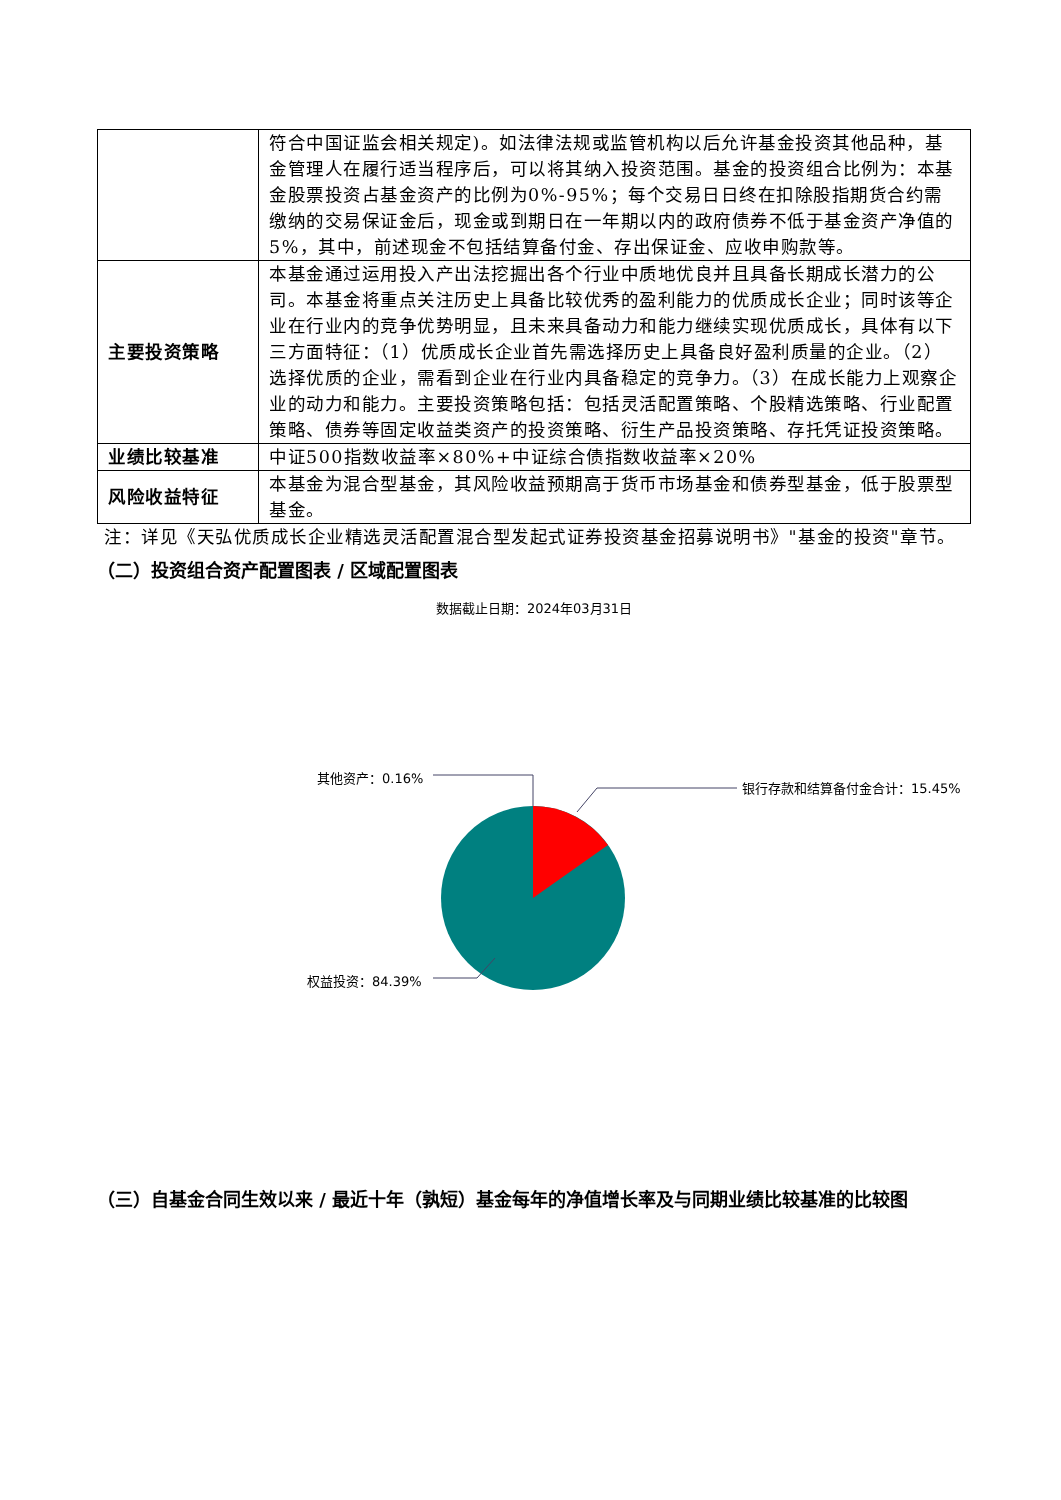| | 符合中国证监会相关规定)。如法律法规或监管机构以后允许基金投资其他品种，基金管理人在履行适当程序后，可以将其纳入投资范围。基金的投资组合比例为：本基金股票投资占基金资产的比例为0%-95%；每个交易日日终在扣除股指期货合约需缴纳的交易保证金后，现金或到期日在一年期以内的政府债券不低于基金资产净值的5%，其中，前述现金不包括结算备付金、存出保证金、应收申购款等。 |
| 主要投资策略 | 本基金通过运用投入产出法挖掘出各个行业中质地优良并且具备长期成长潜力的公司。本基金将重点关注历史上具备比较优秀的盈利能力的优质成长企业；同时该等企业在行业内的竞争优势明显，且未来具备动力和能力继续实现优质成长，具体有以下三方面特征：（1）优质成长企业首先需选择历史上具备良好盈利质量的企业。（2）选择优质的企业，需看到企业在行业内具备稳定的竞争力。（3）在成长能力上观察企业的动力和能力。主要投资策略包括：包括灵活配置策略、个股精选策略、行业配置策略、债券等固定收益类资产的投资策略、衍生产品投资策略、存托凭证投资策略。 |
| 业绩比较基准 | 中证500指数收益率×80%+中证综合债指数收益率×20% |
| 风险收益特征 | 本基金为混合型基金，其风险收益预期高于货币市场基金和债券型基金，低于股票型基金。 |
注：详见《天弘优质成长企业精选灵活配置混合型发起式证券投资基金招募说明书》"基金的投资"章节。
（二）投资组合资产配置图表 / 区域配置图表
数据截止日期：2024年03月31日
其他资产：0.16%
银行存款和结算备付金合计：15.45%
权益投资：84.39%
（三）自基金合同生效以来 / 最近十年（孰短）基金每年的净值增长率及与同期业绩比较基准的比较图